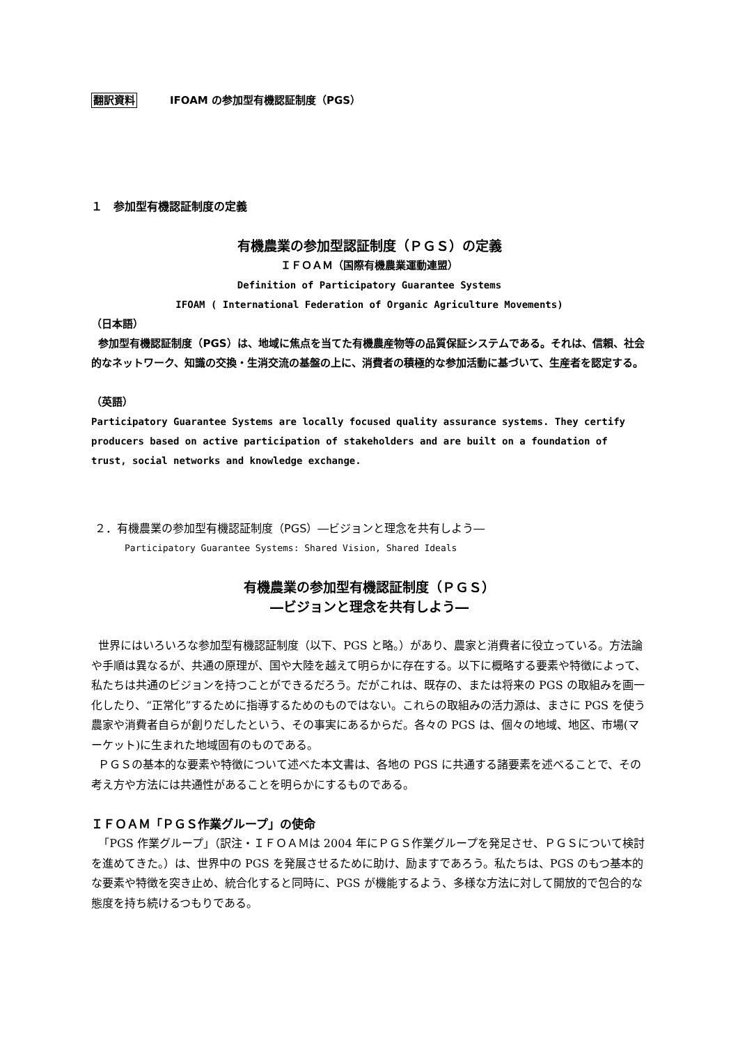翻訳資料 IFOAM の参加型有機認証制度（PGS）
１　参加型有機認証制度の定義
有機農業の参加型認証制度（ＰＧＳ）の定義
ＩＦＯＡＭ（国際有機農業運動連盟）
Definition of Participatory Guarantee Systems
IFOAM ( International Federation of Organic Agriculture Movements)
（日本語）
参加型有機認証制度（PGS）は、地域に焦点を当てた有機農産物等の品質保証システムである。それは、信頼、社会的なネットワーク、知識の交換・生消交流の基盤の上に、消費者の積極的な参加活動に基づいて、生産者を認定する。
（英語）
Participatory Guarantee Systems are locally focused quality assurance systems. They certify producers based on active participation of stakeholders and are built on a foundation of trust, social networks and knowledge exchange.
２．有機農業の参加型有機認証制度（PGS）―ビジョンと理念を共有しよう―
Participatory Guarantee Systems: Shared Vision, Shared Ideals
有機農業の参加型有機認証制度（ＰＧＳ）
―ビジョンと理念を共有しよう―
世界にはいろいろな参加型有機認証制度（以下、PGS と略。）があり、農家と消費者に役立っている。方法論や手順は異なるが、共通の原理が、国や大陸を越えて明らかに存在する。以下に概略する要素や特徴によって、私たちは共通のビジョンを持つことができるだろう。だがこれは、既存の、または将来の PGS の取組みを画一化したり、“正常化”するために指導するためのものではない。これらの取組みの活力源は、まさに PGS を使う農家や消費者自らが創りだしたという、その事実にあるからだ。各々の PGS は、個々の地域、地区、市場(マーケット)に生まれた地域固有のものである。
ＰＧＳの基本的な要素や特徴について述べた本文書は、各地の PGS に共通する諸要素を述べることで、その考え方や方法には共通性があることを明らかにするものである。
ＩＦＯＡＭ「ＰＧＳ作業グループ」の使命
「PGS 作業グループ」（訳注・ＩＦＯＡＭは 2004 年にＰＧＳ作業グループを発足させ、ＰＧＳについて検討を進めてきた。）は、世界中の PGS を発展させるために助け、励ますであろう。私たちは、PGS のもつ基本的な要素や特徴を突き止め、統合化すると同時に、PGS が機能するよう、多様な方法に対して開放的で包合的な態度を持ち続けるつもりである。